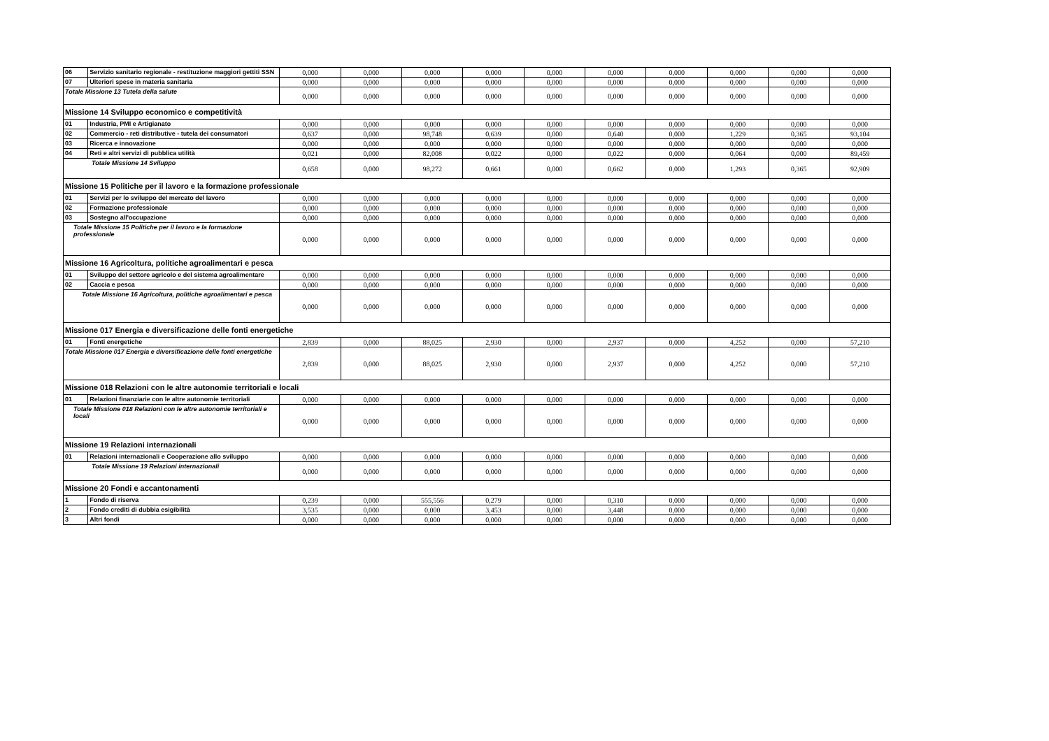| 06 | Servizio sanitario regionale - restituzione maggiori gettiti SSN | 0,000 | 0,000 | 0,000 | 0,000 | 0,000 | 0,000 | 0,000 | 0,000 | 0,000 | 0,000 |
| 07 | Ulteriori spese in materia sanitaria | 0,000 | 0,000 | 0,000 | 0,000 | 0,000 | 0,000 | 0,000 | 0,000 | 0,000 | 0,000 |
| Totale Missione 13 Tutela della salute | | 0,000 | 0,000 | 0,000 | 0,000 | 0,000 | 0,000 | 0,000 | 0,000 | 0,000 | 0,000 |
| Missione 14 Sviluppo economico e competitività | | | | | | | | | | | |
| 01 | Industria, PMI e Artigianato | 0,000 | 0,000 | 0,000 | 0,000 | 0,000 | 0,000 | 0,000 | 0,000 | 0,000 | 0,000 |
| 02 | Commercio - reti distributive - tutela dei consumatori | 0,637 | 0,000 | 98,748 | 0,639 | 0,000 | 0,640 | 0,000 | 1,229 | 0,365 | 93,104 |
| 03 | Ricerca e innovazione | 0,000 | 0,000 | 0,000 | 0,000 | 0,000 | 0,000 | 0,000 | 0,000 | 0,000 | 0,000 |
| 04 | Reti e altri servizi di pubblica utilità | 0,021 | 0,000 | 82,008 | 0,022 | 0,000 | 0,022 | 0,000 | 0,064 | 0,000 | 89,459 |
| Totale Missione 14 Sviluppo | | 0,658 | 0,000 | 98,272 | 0,661 | 0,000 | 0,662 | 0,000 | 1,293 | 0,365 | 92,909 |
| Missione 15 Politiche per il lavoro e la formazione professionale | | | | | | | | | | | |
| 01 | Servizi per lo sviluppo del mercato del lavoro | 0,000 | 0,000 | 0,000 | 0,000 | 0,000 | 0,000 | 0,000 | 0,000 | 0,000 | 0,000 |
| 02 | Formazione professionale | 0,000 | 0,000 | 0,000 | 0,000 | 0,000 | 0,000 | 0,000 | 0,000 | 0,000 | 0,000 |
| 03 | Sostegno all'occupazione | 0,000 | 0,000 | 0,000 | 0,000 | 0,000 | 0,000 | 0,000 | 0,000 | 0,000 | 0,000 |
| Totale Missione 15 Politiche per il lavoro e la formazione professionale | | 0,000 | 0,000 | 0,000 | 0,000 | 0,000 | 0,000 | 0,000 | 0,000 | 0,000 | 0,000 |
| Missione 16 Agricoltura, politiche agroalimentari e pesca | | | | | | | | | | | |
| 01 | Sviluppo del settore agricolo e del sistema agroalimentare | 0,000 | 0,000 | 0,000 | 0,000 | 0,000 | 0,000 | 0,000 | 0,000 | 0,000 | 0,000 |
| 02 | Caccia e pesca | 0,000 | 0,000 | 0,000 | 0,000 | 0,000 | 0,000 | 0,000 | 0,000 | 0,000 | 0,000 |
| Totale Missione 16 Agricoltura, politiche agroalimentari e pesca | | 0,000 | 0,000 | 0,000 | 0,000 | 0,000 | 0,000 | 0,000 | 0,000 | 0,000 | 0,000 |
| Missione 017 Energia e diversificazione delle fonti energetiche | | | | | | | | | | | |
| 01 | Fonti energetiche | 2,839 | 0,000 | 88,025 | 2,930 | 0,000 | 2,937 | 0,000 | 4,252 | 0,000 | 57,210 |
| Totale Missione 017 Energia e diversificazione delle fonti energetiche | | 2,839 | 0,000 | 88,025 | 2,930 | 0,000 | 2,937 | 0,000 | 4,252 | 0,000 | 57,210 |
| Missione 018 Relazioni con le altre autonomie territoriali e locali | | | | | | | | | | | |
| 01 | Relazioni finanziarie con le altre autonomie territoriali | 0,000 | 0,000 | 0,000 | 0,000 | 0,000 | 0,000 | 0,000 | 0,000 | 0,000 | 0,000 |
| Totale Missione 018 Relazioni con le altre autonomie territoriali e locali | | 0,000 | 0,000 | 0,000 | 0,000 | 0,000 | 0,000 | 0,000 | 0,000 | 0,000 | 0,000 |
| Missione 19 Relazioni internazionali | | | | | | | | | | | |
| 01 | Relazioni internazionali e Cooperazione allo sviluppo | 0,000 | 0,000 | 0,000 | 0,000 | 0,000 | 0,000 | 0,000 | 0,000 | 0,000 | 0,000 |
| Totale Missione 19 Relazioni internazionali | | 0,000 | 0,000 | 0,000 | 0,000 | 0,000 | 0,000 | 0,000 | 0,000 | 0,000 | 0,000 |
| Missione 20 Fondi e accantonamenti | | | | | | | | | | | |
| 1 | Fondo di riserva | 0,239 | 0,000 | 555,556 | 0,279 | 0,000 | 0,310 | 0,000 | 0,000 | 0,000 | 0,000 |
| 2 | Fondo crediti di dubbia esigibilità | 3,535 | 0,000 | 0,000 | 3,453 | 0,000 | 3,448 | 0,000 | 0,000 | 0,000 | 0,000 |
| 3 | Altri fondi | 0,000 | 0,000 | 0,000 | 0,000 | 0,000 | 0,000 | 0,000 | 0,000 | 0,000 | 0,000 |